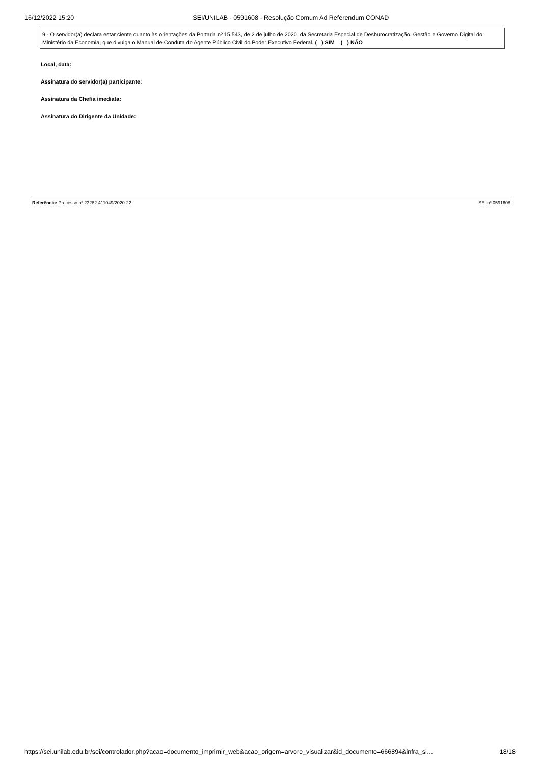16/12/2022 15:20 SEI/UNILAB - 0591608 - Resolução Comum Ad Referendum CONAD
9 - O servidor(a) declara estar ciente quanto às orientações da Portaria nº 15.543, de 2 de julho de 2020, da Secretaria Especial de Desburocratização, Gestão e Governo Digital do Ministério da Economia, que divulga o Manual de Conduta do Agente Público Civil do Poder Executivo Federal. ( ) SIM ( ) NÃO
Local, data:
Assinatura do servidor(a) participante:
Assinatura da Chefia imediata:
Assinatura do Dirigente da Unidade:
Referência: Processo nº 23282.411049/2020-22 SEI nº 0591608
https://sei.unilab.edu.br/sei/controlador.php?acao=documento_imprimir_web&acao_origem=arvore_visualizar&id_documento=666894&infra_si… 18/18